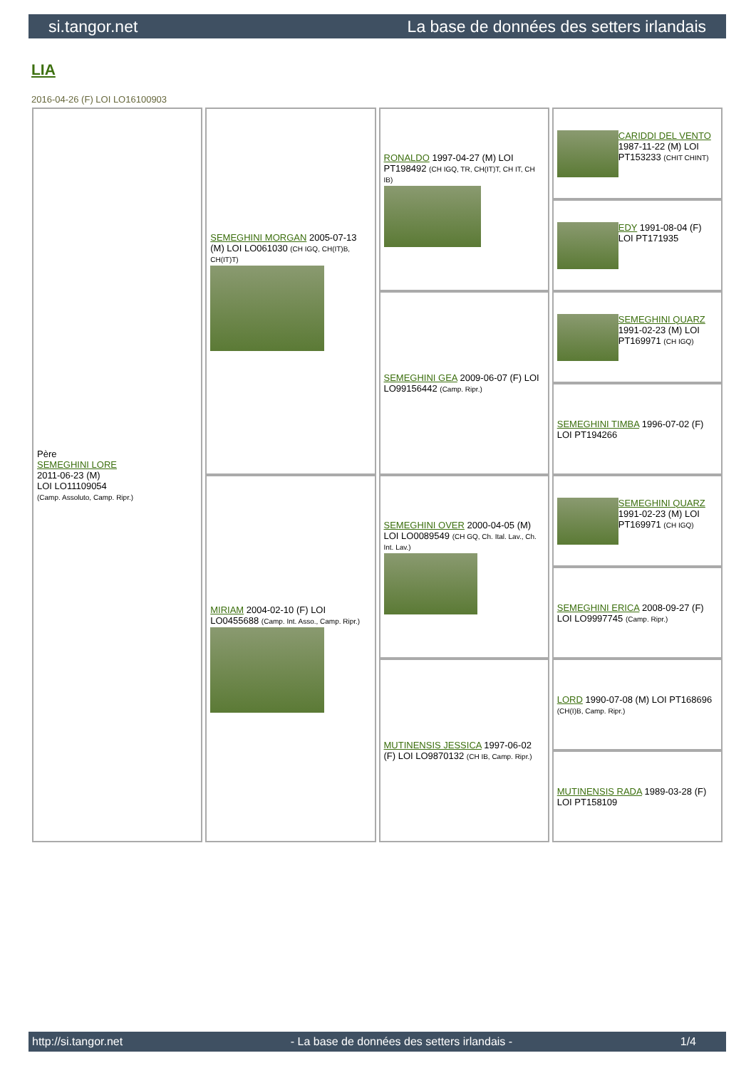si.tangor.net La base de données des setters irlandais
LIA
2016-04-26 (F) LOI LO16100903
| Père SEMEGHINI LORE 2011-06-23 (M) LOI LO11109054 (Camp. Assoluto, Camp. Ripr.) | SEMEGHINI MORGAN 2005-07-13 (M) LOI LO061030 (CH IGQ, CH(IT)B, CH(IT)T) | RONALDO 1997-04-27 (M) LOI PT198492 (CH IGQ, TR, CH(IT)T, CH IT, CH IB) | CARIDDI DEL VENTO 1987-11-22 (M) LOI PT153233 (CHIT CHINT) |
| | | | EDY 1991-08-04 (F) LOI PT171935 |
| | | SEMEGHINI GEA 2009-06-07 (F) LOI LO99156442 (Camp. Ripr.) | SEMEGHINI QUARZ 1991-02-23 (M) LOI PT169971 (CH IGQ) |
| | | | SEMEGHINI TIMBA 1996-07-02 (F) LOI PT194266 |
| | MIRIAM 2004-02-10 (F) LOI LO0455688 (Camp. Int. Asso., Camp. Ripr.) | SEMEGHINI OVER 2000-04-05 (M) LOI LO0089549 (CH GQ, Ch. Ital. Lav., Ch. Int. Lav.) | SEMEGHINI QUARZ 1991-02-23 (M) LOI PT169971 (CH IGQ) |
| | | | SEMEGHINI ERICA 2008-09-27 (F) LOI LO9997745 (Camp. Ripr.) |
| | | MUTINENSIS JESSICA 1997-06-02 (F) LOI LO9870132 (CH IB, Camp. Ripr.) | LORD 1990-07-08 (M) LOI PT168696 (CH(I)B, Camp. Ripr.) |
| | | | MUTINENSIS RADA 1989-03-28 (F) LOI PT158109 |
http://si.tangor.net - La base de données des setters irlandais - 1/4